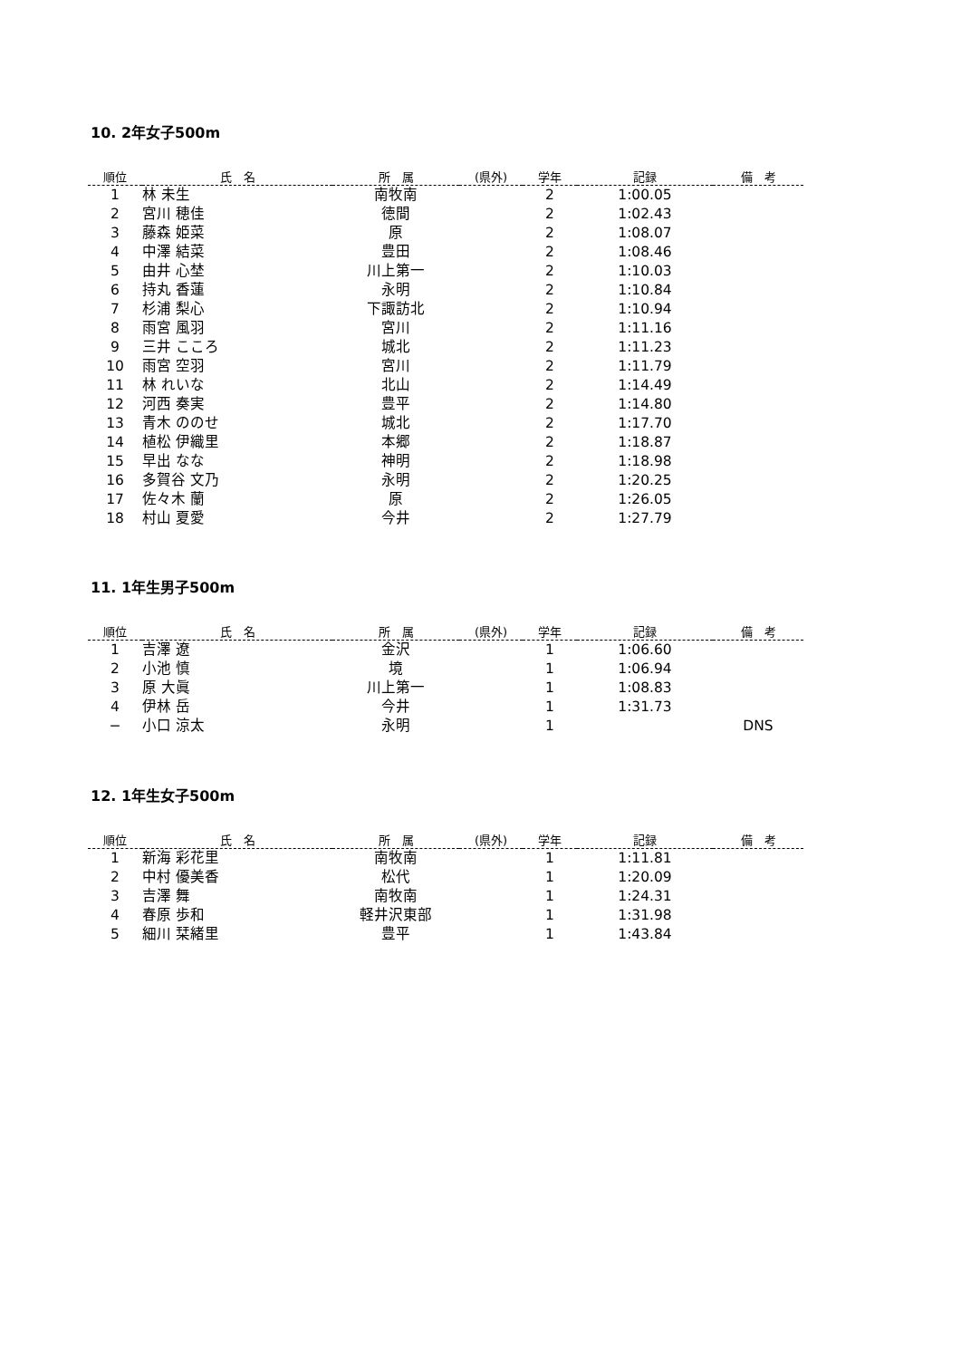10. 2年女子500m
| 順位 | 氏 名 | 所 属 | (県外) | 学年 | 記録 | 備 考 |
| --- | --- | --- | --- | --- | --- | --- |
| 1 | 林 未生 | 南牧南 | | 2 | 1:00.05 | |
| 2 | 宮川 穂佳 | 徳間 | | 2 | 1:02.43 | |
| 3 | 藤森 姫菜 | 原 | | 2 | 1:08.07 | |
| 4 | 中澤 結菜 | 豊田 | | 2 | 1:08.46 | |
| 5 | 由井 心埜 | 川上第一 | | 2 | 1:10.03 | |
| 6 | 持丸 香蓮 | 永明 | | 2 | 1:10.84 | |
| 7 | 杉浦 梨心 | 下諏訪北 | | 2 | 1:10.94 | |
| 8 | 雨宮 風羽 | 宮川 | | 2 | 1:11.16 | |
| 9 | 三井 こころ | 城北 | | 2 | 1:11.23 | |
| 10 | 雨宮 空羽 | 宮川 | | 2 | 1:11.79 | |
| 11 | 林 れいな | 北山 | | 2 | 1:14.49 | |
| 12 | 河西 奏実 | 豊平 | | 2 | 1:14.80 | |
| 13 | 青木 ののせ | 城北 | | 2 | 1:17.70 | |
| 14 | 植松 伊織里 | 本郷 | | 2 | 1:18.87 | |
| 15 | 早出 なな | 神明 | | 2 | 1:18.98 | |
| 16 | 多賀谷 文乃 | 永明 | | 2 | 1:20.25 | |
| 17 | 佐々木 蘭 | 原 | | 2 | 1:26.05 | |
| 18 | 村山 夏愛 | 今井 | | 2 | 1:27.79 | |
11. 1年生男子500m
| 順位 | 氏 名 | 所 属 | (県外) | 学年 | 記録 | 備 考 |
| --- | --- | --- | --- | --- | --- | --- |
| 1 | 吉澤 遼 | 金沢 | | 1 | 1:06.60 | |
| 2 | 小池 慎 | 境 | | 1 | 1:06.94 | |
| 3 | 原 大眞 | 川上第一 | | 1 | 1:08.83 | |
| 4 | 伊林 岳 | 今井 | | 1 | 1:31.73 | |
| − | 小口 涼太 | 永明 | | 1 | | DNS |
12. 1年生女子500m
| 順位 | 氏 名 | 所 属 | (県外) | 学年 | 記録 | 備 考 |
| --- | --- | --- | --- | --- | --- | --- |
| 1 | 新海 彩花里 | 南牧南 | | 1 | 1:11.81 | |
| 2 | 中村 優美香 | 松代 | | 1 | 1:20.09 | |
| 3 | 吉澤 舞 | 南牧南 | | 1 | 1:24.31 | |
| 4 | 春原 歩和 | 軽井沢東部 | | 1 | 1:31.98 | |
| 5 | 細川 栞緒里 | 豊平 | | 1 | 1:43.84 | |